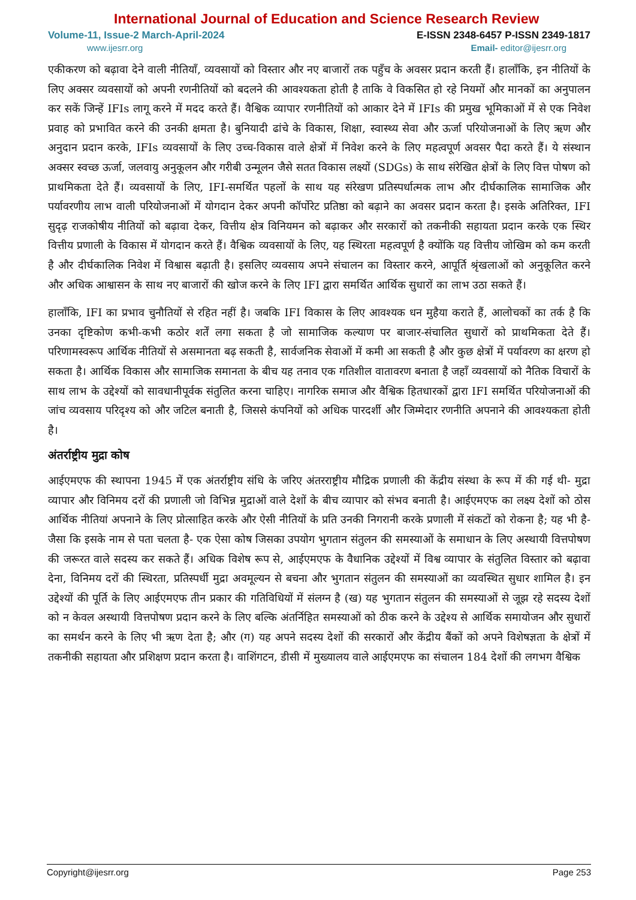International Journal of Education and Science Research Review
Volume-11, Issue-2 March-April-2024 E-ISSN 2348-6457 P-ISSN 2349-1817
www.ijesrr.org Email- editor@ijesrr.org
एकीकरण को बढ़ावा देने वाली नीतियाँ, व्यवसायों को विस्तार और नए बाजारों तक पहुँच के अवसर प्रदान करती हैं। हालाँकि, इन नीतियों के लिए अक्सर व्यवसायों को अपनी रणनीतियों को बदलने की आवश्यकता होती है ताकि वे विकसित हो रहे नियमों और मानकों का अनुपालन कर सकें जिन्हें IFIs लागू करने में मदद करते हैं। वैश्विक व्यापार रणनीतियों को आकार देने में IFIs की प्रमुख भूमिकाओं में से एक निवेश प्रवाह को प्रभावित करने की उनकी क्षमता है। बुनियादी ढांचे के विकास, शिक्षा, स्वास्थ्य सेवा और ऊर्जा परियोजनाओं के लिए ऋण और अनुदान प्रदान करके, IFIs व्यवसायों के लिए उच्च-विकास वाले क्षेत्रों में निवेश करने के लिए महत्वपूर्ण अवसर पैदा करते हैं। ये संस्थान अक्सर स्वच्छ ऊर्जा, जलवायु अनुकूलन और गरीबी उन्मूलन जैसे सतत विकास लक्ष्यों (SDGs) के साथ संरेखित क्षेत्रों के लिए वित्त पोषण को प्राथमिकता देते हैं। व्यवसायों के लिए, IFI-समर्थित पहलों के साथ यह संरेखण प्रतिस्पर्धात्मक लाभ और दीर्घकालिक सामाजिक और पर्यावरणीय लाभ वाली परियोजनाओं में योगदान देकर अपनी कॉर्पोरेट प्रतिष्ठा को बढ़ाने का अवसर प्रदान करता है। इसके अतिरिक्त, IFI सुदृढ़ राजकोषीय नीतियों को बढ़ावा देकर, वित्तीय क्षेत्र विनियमन को बढ़ाकर और सरकारों को तकनीकी सहायता प्रदान करके एक स्थिर वित्तीय प्रणाली के विकास में योगदान करते हैं। वैश्विक व्यवसायों के लिए, यह स्थिरता महत्वपूर्ण है क्योंकि यह वित्तीय जोखिम को कम करती है और दीर्घकालिक निवेश में विश्वास बढ़ाती है। इसलिए व्यवसाय अपने संचालन का विस्तार करने, आपूर्ति श्रृंखलाओं को अनुकूलित करने और अधिक आश्वासन के साथ नए बाजारों की खोज करने के लिए IFI द्वारा समर्थित आर्थिक सुधारों का लाभ उठा सकते हैं।
हालाँकि, IFI का प्रभाव चुनौतियों से रहित नहीं है। जबकि IFI विकास के लिए आवश्यक धन मुहैया कराते हैं, आलोचकों का तर्क है कि उनका दृष्टिकोण कभी-कभी कठोर शर्तें लगा सकता है जो सामाजिक कल्याण पर बाजार-संचालित सुधारों को प्राथमिकता देते हैं। परिणामस्वरूप आर्थिक नीतियों से असमानता बढ़ सकती है, सार्वजनिक सेवाओं में कमी आ सकती है और कुछ क्षेत्रों में पर्यावरण का क्षरण हो सकता है। आर्थिक विकास और सामाजिक समानता के बीच यह तनाव एक गतिशील वातावरण बनाता है जहाँ व्यवसायों को नैतिक विचारों के साथ लाभ के उद्देश्यों को सावधानीपूर्वक संतुलित करना चाहिए। नागरिक समाज और वैश्विक हितधारकों द्वारा IFI समर्थित परियोजनाओं की जांच व्यवसाय परिदृश्य को और जटिल बनाती है, जिससे कंपनियों को अधिक पारदर्शी और जिम्मेदार रणनीति अपनाने की आवश्यकता होती है।
अंतर्राष्ट्रीय मुद्रा कोष
आईएमएफ की स्थापना 1945 में एक अंतर्राष्ट्रीय संधि के जरिए अंतरराष्ट्रीय मौद्रिक प्रणाली की केंद्रीय संस्था के रूप में की गई थी- मुद्रा व्यापार और विनिमय दरों की प्रणाली जो विभिन्न मुद्राओं वाले देशों के बीच व्यापार को संभव बनाती है। आईएमएफ का लक्ष्य देशों को ठोस आर्थिक नीतियां अपनाने के लिए प्रोत्साहित करके और ऐसी नीतियों के प्रति उनकी निगरानी करके प्रणाली में संकटों को रोकना है; यह भी है- जैसा कि इसके नाम से पता चलता है- एक ऐसा कोष जिसका उपयोग भुगतान संतुलन की समस्याओं के समाधान के लिए अस्थायी वित्तपोषण की जरूरत वाले सदस्य कर सकते हैं। अधिक विशेष रूप से, आईएमएफ के वैधानिक उद्देश्यों में विश्व व्यापार के संतुलित विस्तार को बढ़ावा देना, विनिमय दरों की स्थिरता, प्रतिस्पर्धी मुद्रा अवमूल्यन से बचना और भुगतान संतुलन की समस्याओं का व्यवस्थित सुधार शामिल है। इन उद्देश्यों की पूर्ति के लिए आईएमएफ तीन प्रकार की गतिविधियों में संलग्न है (ख) यह भुगतान संतुलन की समस्याओं से जूझ रहे सदस्य देशों को न केवल अस्थायी वित्तपोषण प्रदान करने के लिए बल्कि अंतर्निहित समस्याओं को ठीक करने के उद्देश्य से आर्थिक समायोजन और सुधारों का समर्थन करने के लिए भी ऋण देता है; और (ग) यह अपने सदस्य देशों की सरकारों और केंद्रीय बैंकों को अपने विशेषज्ञता के क्षेत्रों में तकनीकी सहायता और प्रशिक्षण प्रदान करता है। वाशिंगटन, डीसी में मुख्यालय वाले आईएमएफ का संचालन 184 देशों की लगभग वैश्विक
Copyright@ijesrr.org Page 253